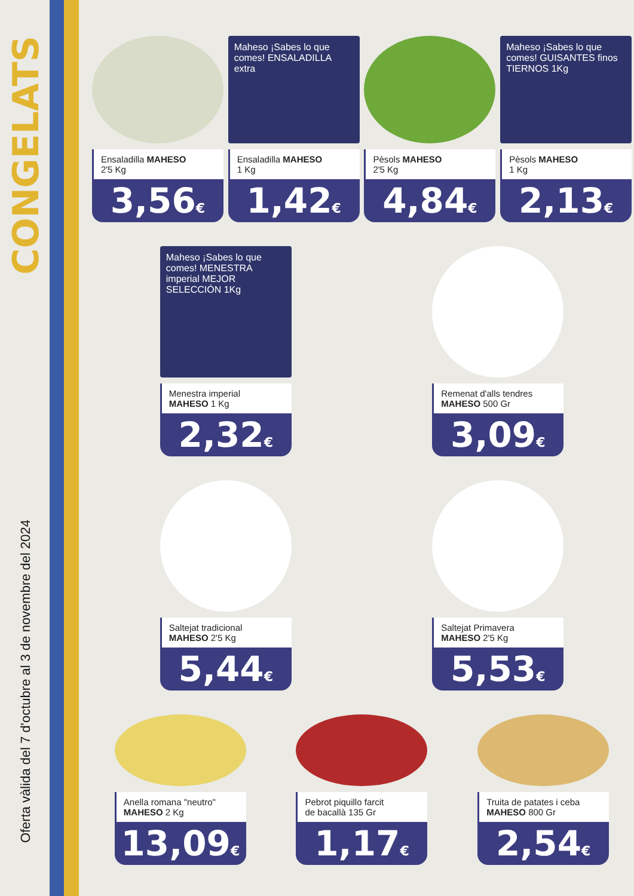CONGELATS
Oferta vàlida del 7 d'octubre al 3 de novembre del 2024
Ensaladilla MAHESO
2'5 Kg
3,56€
Maheso ¡Sabes lo que comes! ENSALADILLA extra
Ensaladilla MAHESO
1 Kg
1,42€
Pèsols MAHESO
2'5 Kg
4,84€
Maheso ¡Sabes lo que comes! GUISANTES finos TIERNOS 1Kg
Pèsols MAHESO
1 Kg
2,13€
Maheso ¡Sabes lo que comes! MENESTRA imperial MEJOR SELECCIÓN 1Kg
Menestra imperial
MAHESO 1 Kg
2,32€
Remenat d'alls tendres
MAHESO 500 Gr
3,09€
Saltejat tradicional
MAHESO 2'5 Kg
5,44€
Saltejat Primavera
MAHESO 2'5 Kg
5,53€
Anella romana "neutro"
MAHESO 2 Kg
13,09€
Pebrot piquillo farcit
de bacallà 135 Gr
1,17€
Truita de patates i ceba
MAHESO 800 Gr
2,54€